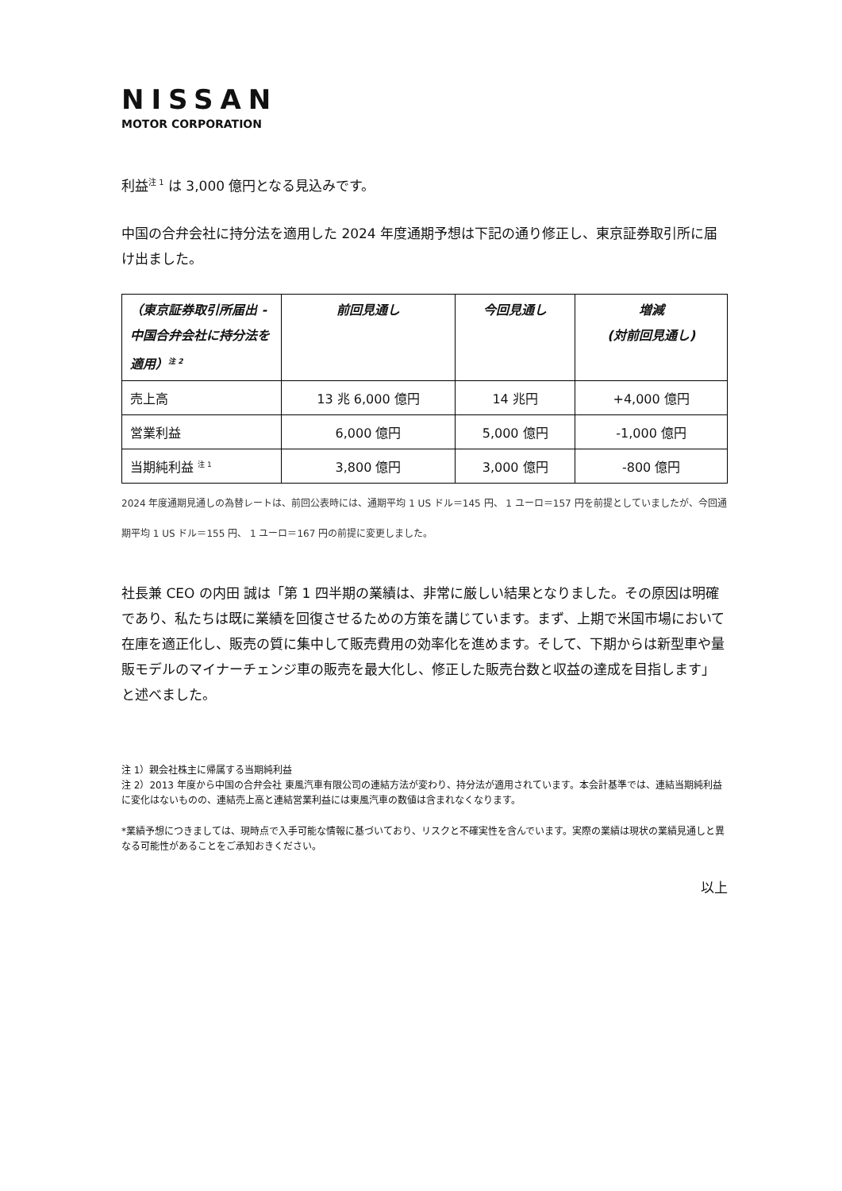NISSAN
MOTOR CORPORATION
利益<sup>注 1</sup> は 3,000 億円となる見込みです。
中国の合弁会社に持分法を適用した 2024 年度通期予想は下記の通り修正し、東京証券取引所に届け出ました。
| （東京証券取引所届出 - 中国合弁会社に持分法を適用）<sup>注 2</sup> | 前回見通し | 今回見通し | 増減 (対前回見通し) |
| --- | --- | --- | --- |
| 売上高 | 13 兆 6,000 億円 | 14 兆円 | +4,000 億円 |
| 営業利益 | 6,000 億円 | 5,000 億円 | -1,000 億円 |
| 当期純利益 <sup>注 1</sup> | 3,800 億円 | 3,000 億円 | -800 億円 |
2024 年度通期見通しの為替レートは、前回公表時には、通期平均 1 US ドル＝145 円、 1 ユーロ＝157 円を前提としていましたが、今回通期平均 1 US ドル＝155 円、 1 ユーロ＝167 円の前提に変更しました。
社長兼 CEO の内田 誠は「第 1 四半期の業績は、非常に厳しい結果となりました。その原因は明確であり、私たちは既に業績を回復させるための方策を講じています。まず、上期で米国市場において在庫を適正化し、販売の質に集中して販売費用の効率化を進めます。そして、下期からは新型車や量販モデルのマイナーチェンジ車の販売を最大化し、修正した販売台数と収益の達成を目指します」と述べました。
注 1）親会社株主に帰属する当期純利益
注 2）2013 年度から中国の合弁会社 東風汽車有限公司の連結方法が変わり、持分法が適用されています。本会計基準では、連結当期純利益に変化はないものの、連結売上高と連結営業利益には東風汽車の数値は含まれなくなります。
*業績予想につきましては、現時点で入手可能な情報に基づいており、リスクと不確実性を含んでいます。実際の業績は現状の業績見通しと異なる可能性があることをご承知おきください。
以上